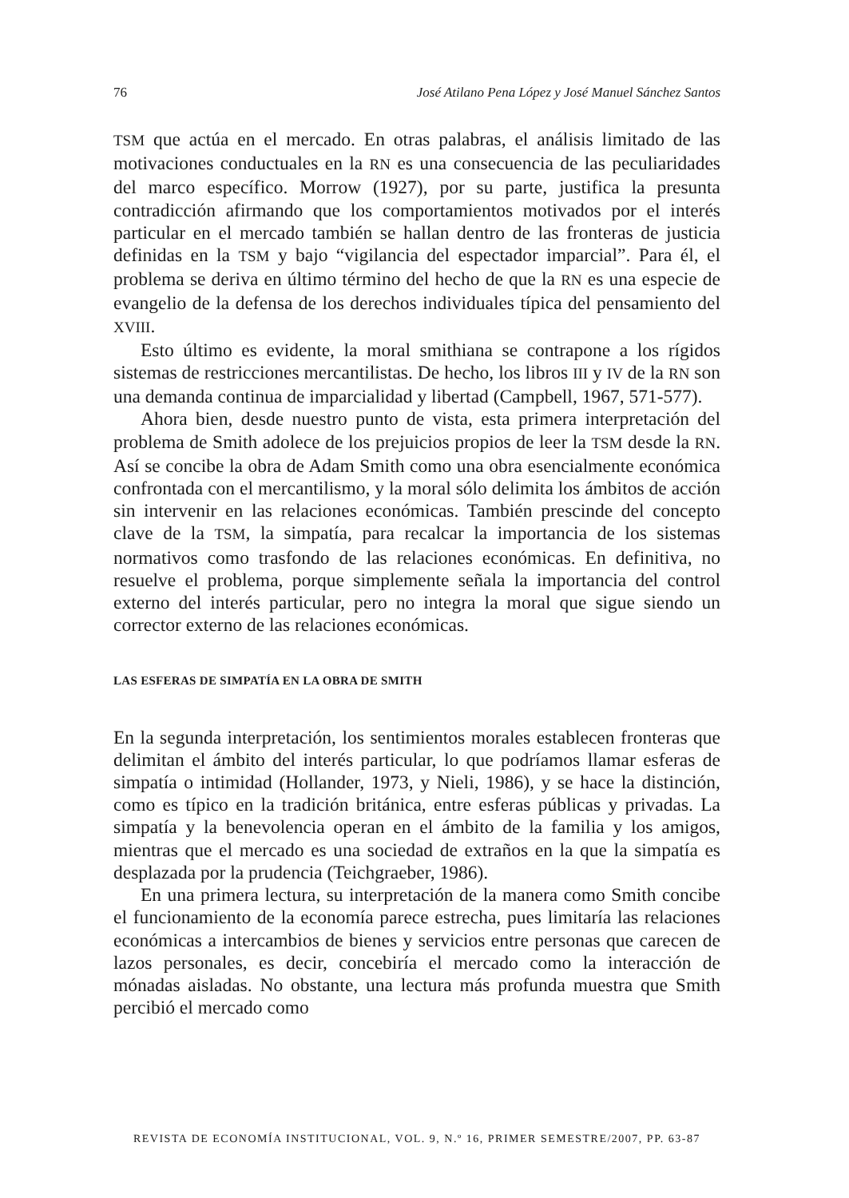76 José Atilano Pena López y José Manuel Sánchez Santos
TSM que actúa en el mercado. En otras palabras, el análisis limitado de las motivaciones conductuales en la RN es una consecuencia de las peculiaridades del marco específico. Morrow (1927), por su parte, justifica la presunta contradicción afirmando que los comportamientos motivados por el interés particular en el mercado también se hallan dentro de las fronteras de justicia definidas en la TSM y bajo “vigilancia del espectador imparcial”. Para él, el problema se deriva en último término del hecho de que la RN es una especie de evangelio de la defensa de los derechos individuales típica del pensamiento del XVIII.
Esto último es evidente, la moral smithiana se contrapone a los rígidos sistemas de restricciones mercantilistas. De hecho, los libros III y IV de la RN son una demanda continua de imparcialidad y libertad (Campbell, 1967, 571-577).
Ahora bien, desde nuestro punto de vista, esta primera interpretación del problema de Smith adolece de los prejuicios propios de leer la TSM desde la RN. Así se concibe la obra de Adam Smith como una obra esencialmente económica confrontada con el mercantilismo, y la moral sólo delimita los ámbitos de acción sin intervenir en las relaciones económicas. También prescinde del concepto clave de la TSM, la simpatía, para recalcar la importancia de los sistemas normativos como trasfondo de las relaciones económicas. En definitiva, no resuelve el problema, porque simplemente señala la importancia del control externo del interés particular, pero no integra la moral que sigue siendo un corrector externo de las relaciones económicas.
LAS ESFERAS DE SIMPATÍA EN LA OBRA DE SMITH
En la segunda interpretación, los sentimientos morales establecen fronteras que delimitan el ámbito del interés particular, lo que podríamos llamar esferas de simpatía o intimidad (Hollander, 1973, y Nieli, 1986), y se hace la distinción, como es típico en la tradición británica, entre esferas públicas y privadas. La simpatía y la benevolencia operan en el ámbito de la familia y los amigos, mientras que el mercado es una sociedad de extraños en la que la simpatía es desplazada por la prudencia (Teichgraeber, 1986).
En una primera lectura, su interpretación de la manera como Smith concibe el funcionamiento de la economía parece estrecha, pues limitaría las relaciones económicas a intercambios de bienes y servicios entre personas que carecen de lazos personales, es decir, concebiría el mercado como la interacción de mónadas aisladas. No obstante, una lectura más profunda muestra que Smith percibió el mercado como
REVISTA DE ECONOMÍA INSTITUCIONAL, VOL. 9, N.º 16, PRIMER SEMESTRE/2007, PP. 63-87